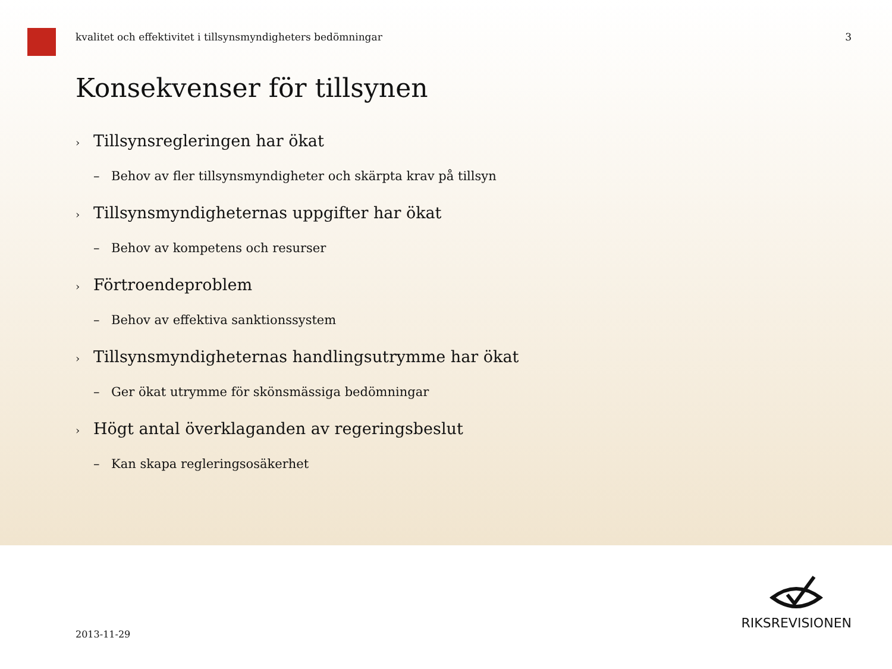kvalitet och effektivitet i tillsynsmyndigheters bedömningar 3
Konsekvenser för tillsynen
› Tillsynsregleringen har ökat
– Behov av fler tillsynsmyndigheter och skärpta krav på tillsyn
› Tillsynsmyndigheternas uppgifter har ökat
– Behov av kompetens och resurser
› Förtroendeproblem
– Behov av effektiva sanktionssystem
› Tillsynsmyndigheternas handlingsutrymme har ökat
– Ger ökat utrymme för skönsmässiga bedömningar
› Högt antal överklaganden av regeringsbeslut
– Kan skapa regleringsosäkerhet
2013-11-29
RIKSREVISIONEN